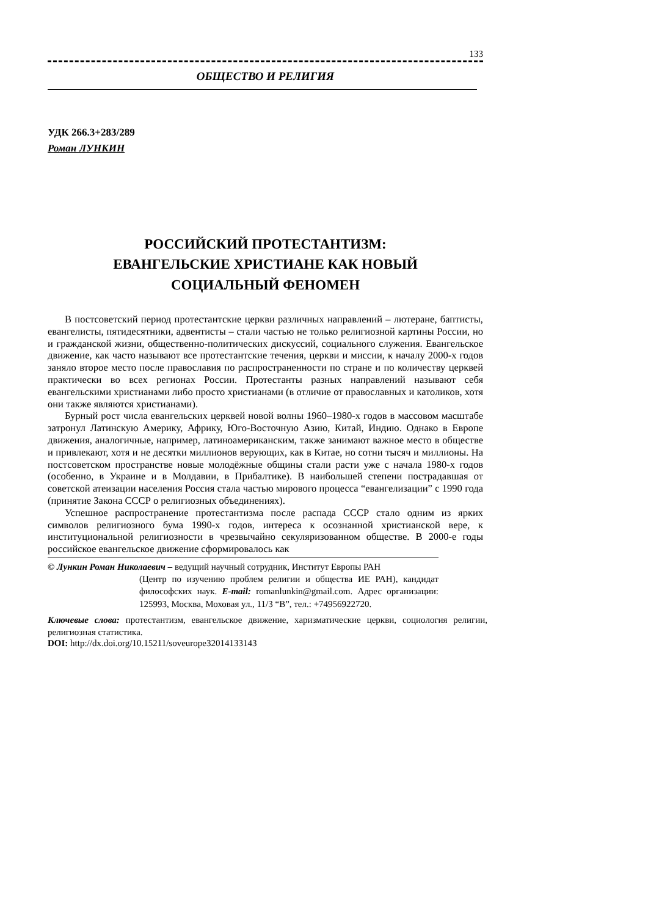133
ОБЩЕСТВО И РЕЛИГИЯ
УДК 266.3+283/289
Роман ЛУНКИН
РОССИЙСКИЙ ПРОТЕСТАНТИЗМ:
ЕВАНГЕЛЬСКИЕ ХРИСТИАНЕ КАК НОВЫЙ
СОЦИАЛЬНЫЙ ФЕНОМЕН
В постсоветский период протестантские церкви различных направлений – лютеране, баптисты, евангелисты, пятидесятники, адвентисты – стали частью не только религиозной картины России, но и гражданской жизни, общественно-политических дискуссий, социального служения. Евангельское движение, как часто называют все протестантские течения, церкви и миссии, к началу 2000-х годов заняло второе место после православия по распространенности по стране и по количеству церквей практически во всех регионах России. Протестанты разных направлений называют себя евангельскими христианами либо просто христианами (в отличие от православных и католиков, хотя они также являются христианами).
Бурный рост числа евангельских церквей новой волны 1960–1980-х годов в массовом масштабе затронул Латинскую Америку, Африку, Юго-Восточную Азию, Китай, Индию. Однако в Европе движения, аналогичные, например, латиноамериканским, также занимают важное место в обществе и привлекают, хотя и не десятки миллионов верующих, как в Китае, но сотни тысяч и миллионы. На постсоветском пространстве новые молодёжные общины стали расти уже с начала 1980-х годов (особенно, в Украине и в Молдавии, в Прибалтике). В наибольшей степени пострадавшая от советской атеизации населения Россия стала частью мирового процесса “евангелизации” с 1990 года (принятие Закона СССР о религиозных объединениях).
Успешное распространение протестантизма после распада СССР стало одним из ярких символов религиозного бума 1990-х годов, интереса к осознанной христианской вере, к институциональной религиозности в чрезвычайно секуляризованном обществе. В 2000-е годы российское евангельское движение сформировалось как
© Лункин Роман Николаевич – ведущий научный сотрудник, Институт Европы РАН
(Центр по изучению проблем религии и общества ИЕ РАН), кандидат философских наук. E-mail: romanlunkin@gmail.com. Адрес организации: 125993, Москва, Моховая ул., 11/3 “В”, тел.: +74956922720.
Ключевые слова: протестантизм, евангельское движение, харизматические церкви, социология религии, религиозная статистика.
DOI: http://dx.doi.org/10.15211/soveurope32014133143